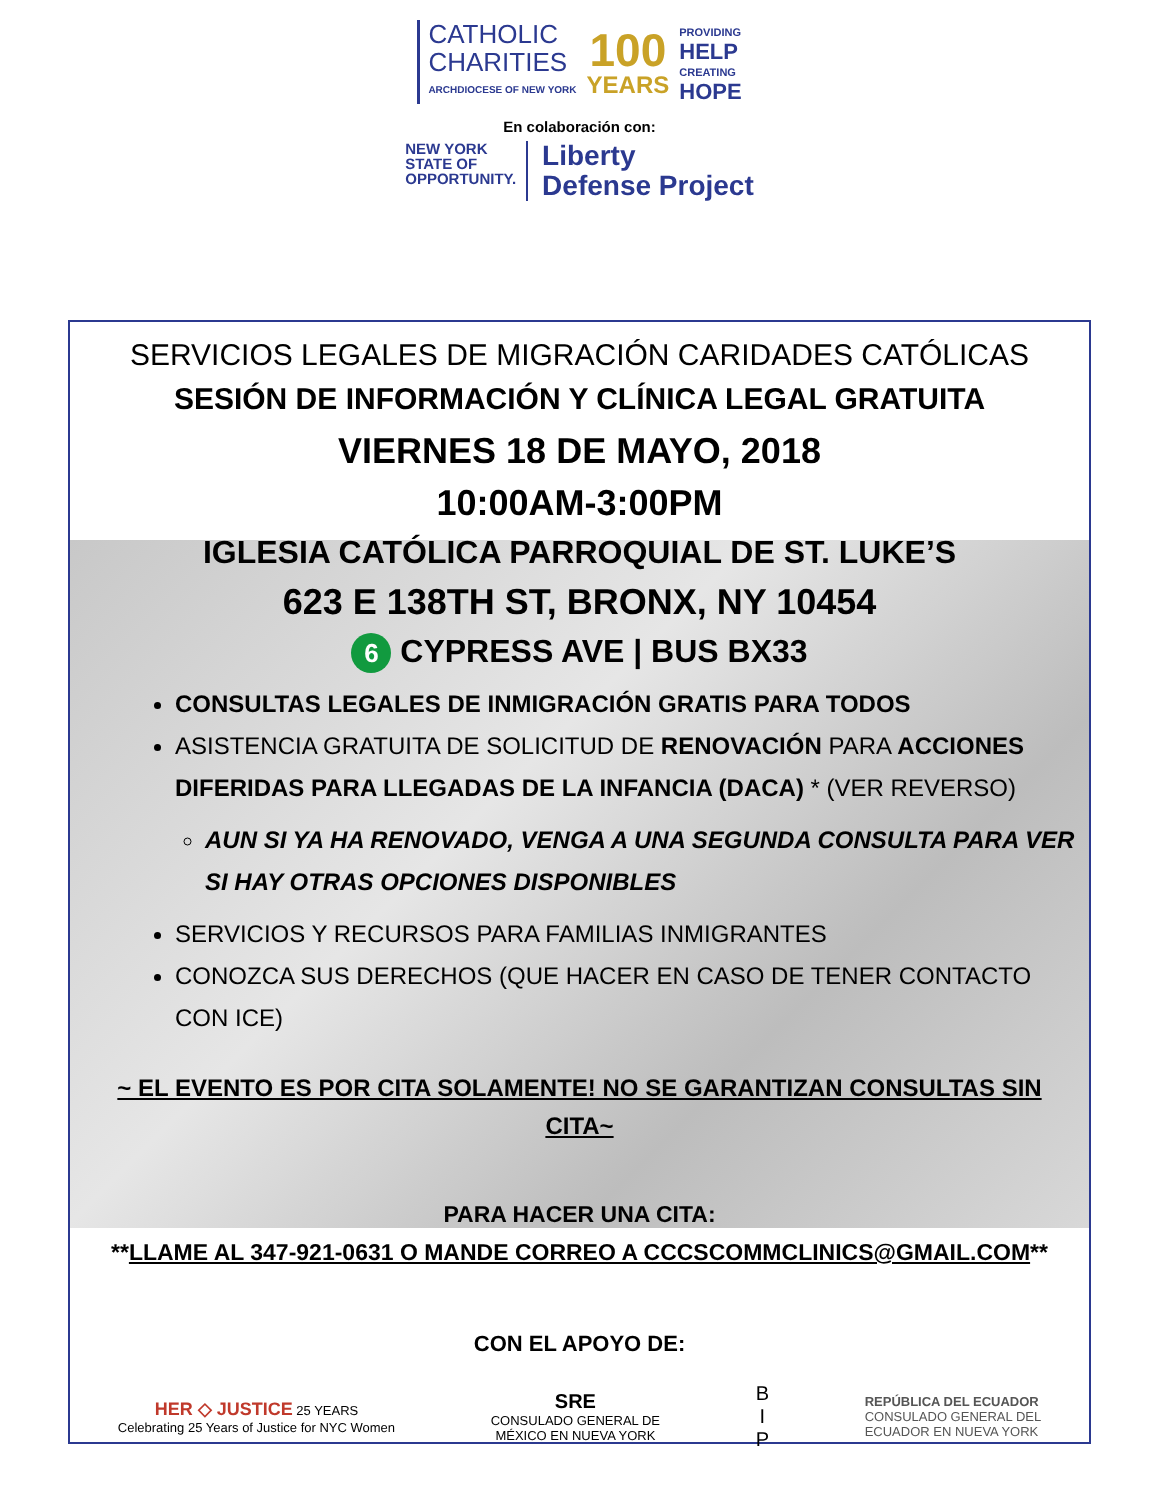CATHOLIC
CHARITIES
ARCHDIOCESE OF NEW YORK
100
YEARS
PROVIDING
HELP
CREATING
HOPE
En colaboración con:
NEW YORK
STATE OF
OPPORTUNITY.
Liberty
Defense Project
SERVICIOS LEGALES DE MIGRACIÓN CARIDADES CATÓLICAS
SESIÓN DE INFORMACIÓN Y CLÍNICA LEGAL GRATUITA
VIERNES 18 DE MAYO, 2018
10:00AM-3:00PM
IGLESIA CATÓLICA PARROQUIAL DE ST. LUKE’S
623 E 138TH ST, BRONX, NY 10454
6 CYPRESS AVE | BUS BX33
CONSULTAS LEGALES DE INMIGRACIÓN GRATIS PARA TODOS
ASISTENCIA GRATUITA DE SOLICITUD DE RENOVACIÓN PARA ACCIONES DIFERIDAS PARA LLEGADAS DE LA INFANCIA (DACA) * (VER REVERSO)
AUN SI YA HA RENOVADO, VENGA A UNA SEGUNDA CONSULTA PARA VER SI HAY OTRAS OPCIONES DISPONIBLES
SERVICIOS Y RECURSOS PARA FAMILIAS INMIGRANTES
CONOZCA SUS DERECHOS (QUE HACER EN CASO DE TENER CONTACTO CON ICE)
~ EL EVENTO ES POR CITA SOLAMENTE! NO SE GARANTIZAN CONSULTAS SIN CITA~
PARA HACER UNA CITA:
**LLAME AL 347-921-0631 O MANDE CORREO A CCCSCOMMCLINICS@GMAIL.COM**
CON EL APOYO DE:
HER ◇ JUSTICE 25 YEARS
Celebrating 25 Years of Justice for NYC Women
SRE
CONSULADO GENERAL DE
MÉXICO EN NUEVA YORK
B
I
P
REPÚBLICA DEL ECUADOR
CONSULADO GENERAL DEL
ECUADOR EN NUEVA YORK